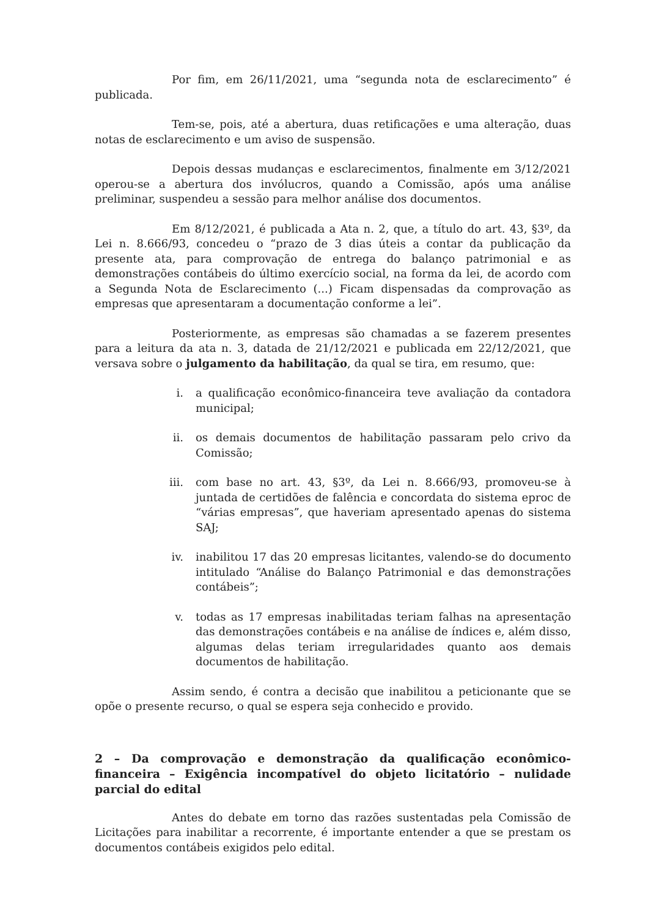Por fim, em 26/11/2021, uma “segunda nota de esclarecimento” é publicada.
Tem-se, pois, até a abertura, duas retificações e uma alteração, duas notas de esclarecimento e um aviso de suspensão.
Depois dessas mudanças e esclarecimentos, finalmente em 3/12/2021 operou-se a abertura dos invólucros, quando a Comissão, após uma análise preliminar, suspendeu a sessão para melhor análise dos documentos.
Em 8/12/2021, é publicada a Ata n. 2, que, a título do art. 43, §3º, da Lei n. 8.666/93, concedeu o “prazo de 3 dias úteis a contar da publicação da presente ata, para comprovação de entrega do balanço patrimonial e as demonstrações contábeis do último exercício social, na forma da lei, de acordo com a Segunda Nota de Esclarecimento (...) Ficam dispensadas da comprovação as empresas que apresentaram a documentação conforme a lei”.
Posteriormente, as empresas são chamadas a se fazerem presentes para a leitura da ata n. 3, datada de 21/12/2021 e publicada em 22/12/2021, que versava sobre o julgamento da habilitação, da qual se tira, em resumo, que:
i. a qualificação econômico-financeira teve avaliação da contadora municipal;
ii. os demais documentos de habilitação passaram pelo crivo da Comissão;
iii. com base no art. 43, §3º, da Lei n. 8.666/93, promoveu-se à juntada de certidões de falência e concordata do sistema eproc de “várias empresas”, que haveriam apresentado apenas do sistema SAJ;
iv. inabilitou 17 das 20 empresas licitantes, valendo-se do documento intitulado “Análise do Balanço Patrimonial e das demonstrações contábeis”;
v. todas as 17 empresas inabilitadas teriam falhas na apresentação das demonstrações contábeis e na análise de índices e, além disso, algumas delas teriam irregularidades quanto aos demais documentos de habilitação.
Assim sendo, é contra a decisão que inabilitou a peticionante que se opõe o presente recurso, o qual se espera seja conhecido e provido.
2 – Da comprovação e demonstração da qualificação econômico-financeira – Exigência incompatível do objeto licitatório – nulidade parcial do edital
Antes do debate em torno das razões sustentadas pela Comissão de Licitações para inabilitar a recorrente, é importante entender a que se prestam os documentos contábeis exigidos pelo edital.